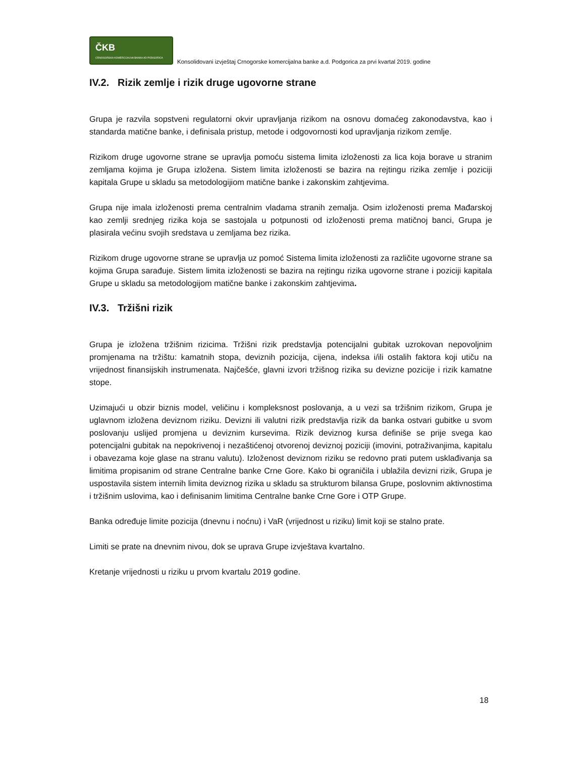ČKB
CRNOGORSKA KOMERCIJALNA BANKA AD PODGORICA
Konsolidovani izvještaj Crnogorske komercijalna banke a.d. Podgorica za prvi kvartal 2019. godine
IV.2. Rizik zemlje i rizik druge ugovorne strane
Grupa je razvila sopstveni regulatorni okvir upravljanja rizikom na osnovu domaćeg zakonodavstva, kao i standarda matične banke, i definisala pristup, metode i odgovornosti kod upravljanja rizikom zemlje.
Rizikom druge ugovorne strane se upravlja pomoću sistema limita izloženosti za lica koja borave u stranim zemljama kojima je Grupa izložena. Sistem limita izloženosti se bazira na rejtingu rizika zemlje i poziciji kapitala Grupe u skladu sa metodologijiom matične banke i zakonskim zahtjevima.
Grupa nije imala izloženosti prema centralnim vladama stranih zemalja. Osim izloženosti prema Mađarskoj kao zemlji srednjeg rizika koja se sastojala u potpunosti od izloženosti prema matičnoj banci, Grupa je plasirala većinu svojih sredstava u zemljama bez rizika.
Rizikom druge ugovorne strane se upravlja uz pomoć Sistema limita izloženosti za različite ugovorne strane sa kojima Grupa sarađuje. Sistem limita izloženosti se bazira na rejtingu rizika ugovorne strane i poziciji kapitala Grupe u skladu sa metodologijom matične banke i zakonskim zahtjevima.
IV.3. Tržišni rizik
Grupa je izložena tržišnim rizicima. Tržišni rizik predstavlja potencijalni gubitak uzrokovan nepovoljnim promjenama na tržištu: kamatnih stopa, deviznih pozicija, cijena, indeksa i/ili ostalih faktora koji utiču na vrijednost finansijskih instrumenata. Najčešće, glavni izvori tržišnog rizika su devizne pozicije i rizik kamatne stope.
Uzimajući u obzir biznis model, veličinu i kompleksnost poslovanja, a u vezi sa tržišnim rizikom, Grupa je uglavnom izložena deviznom riziku. Devizni ili valutni rizik predstavlja rizik da banka ostvari gubitke u svom poslovanju uslijed promjena u deviznim kursevima. Rizik deviznog kursa definiše se prije svega kao potencijalni gubitak na nepokrivenoj i nezaštićenoj otvorenoj deviznoj poziciji (imovini, potraživanjima, kapitalu i obavezama koje glase na stranu valutu). Izloženost deviznom riziku se redovno prati putem usklađivanja sa limitima propisanim od strane Centralne banke Crne Gore. Kako bi ograničila i ublažila devizni rizik, Grupa je uspostavila sistem internih limita deviznog rizika u skladu sa strukturom bilansa Grupe, poslovnim aktivnostima i tržišnim uslovima, kao i definisanim limitima Centralne banke Crne Gore i OTP Grupe.
Banka određuje limite pozicija (dnevnu i noćnu) i VaR (vrijednost u riziku) limit koji se stalno prate.
Limiti se prate na dnevnim nivou, dok se uprava Grupe izvještava kvartalno.
Kretanje vrijednosti u riziku u prvom kvartalu 2019 godine.
18